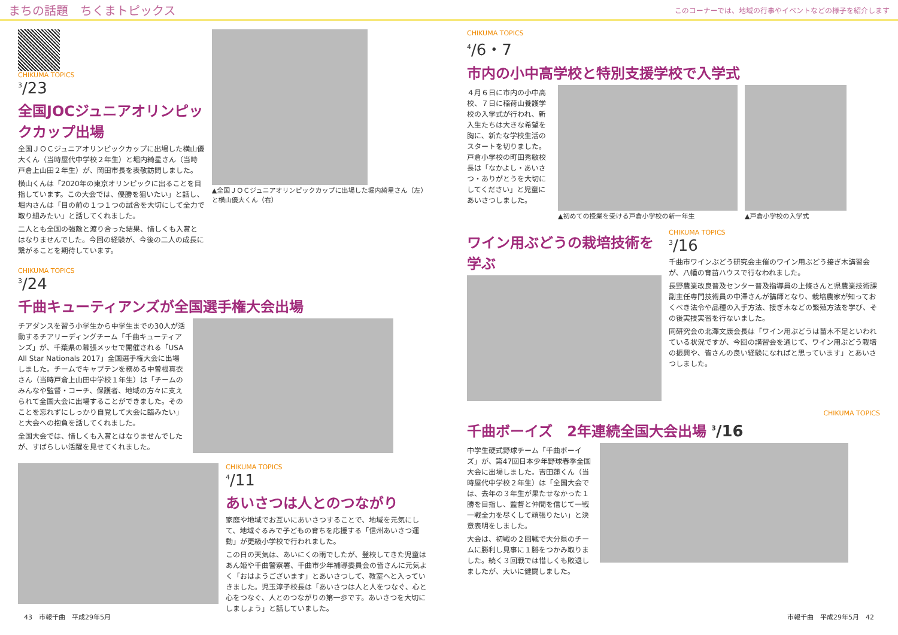まちの話題　ちくまトピックス このコーナーでは、地域の行事やイベントなどの様子を紹介します
CHIKUMA TOPICS
<sup>3</sup>/23
全国JOCジュニアオリンピックカップ出場
全国ＪＯＣジュニアオリンピックカップに出場した横山優大くん（当時屋代中学校２年生）と堀内綺星さん（当時戸倉上山田２年生）が、岡田市長を表敬訪問しました。
横山くんは「2020年の東京オリンピックに出ることを目指しています。この大会では、優勝を狙いたい」と話し、堀内さんは「目の前の１つ１つの試合を大切にして全力で取り組みたい」と話してくれました。
二人とも全国の強敵と渡り合った結果、惜しくも入賞とはなりませんでした。今回の経験が、今後の二人の成長に繋がることを期待しています。
▲全国ＪＯＣジュニアオリンピックカップに出場した堀内綺星さん（左）と横山優大くん（右）
CHIKUMA TOPICS
<sup>3</sup>/24
千曲キューティアンズが全国選手権大会出場
チアダンスを習う小学生から中学生までの30人が活動するチアリーディングチーム「千曲キューティアンズ」が、千葉県の幕張メッセで開催される「USA All Star Nationals 2017」全国選手権大会に出場しました。チームでキャプテンを務める中曽根真衣さん（当時戸倉上山田中学校１年生）は「チームのみんなや監督・コーチ、保護者、地域の方々に支えられて全国大会に出場することができました。そのことを忘れずにしっかり自覚して大会に臨みたい」と大会への抱負を話してくれました。
全国大会では、惜しくも入賞とはなりませんでしたが、すばらしい活躍を見せてくれました。
CHIKUMA TOPICS
<sup>4</sup>/11
あいさつは人とのつながり
家庭や地域でお互いにあいさつすることで、地域を元気にして、地域ぐるみで子どもの育ちを応援する「信州あいさつ運動」が更級小学校で行われました。
この日の天気は、あいにくの雨でしたが、登校してきた児童はあん姫や千曲警察署、千曲市少年補導委員会の皆さんに元気よく「おはようございます」とあいさつして、教室へと入っていきました。児玉淳子校長は「あいさつは人と人をつなぐ、心と心をつなぐ、人とのつながりの第一歩です。あいさつを大切にしましょう」と話していました。
CHIKUMA TOPICS
<sup>4</sup>/6・7
市内の小中高学校と特別支援学校で入学式
４月６日に市内の小中高校、７日に稲荷山養護学校の入学式が行われ、新入生たちは大きな希望を胸に、新たな学校生活のスタートを切りました。
戸倉小学校の町田秀敏校長は「なかよし・あいさつ・ありがとうを大切にしてください」と児童にあいさつしました。
▲初めての授業を受ける戸倉小学校の新一年生
▲戸倉小学校の入学式
ワイン用ぶどうの栽培技術を学ぶ
CHIKUMA TOPICS
<sup>3</sup>/16
千曲市ワインぶどう研究会主催のワイン用ぶどう接ぎ木講習会が、八幡の育苗ハウスで行なわれました。
長野農業改良普及センター普及指導員の上條さんと県農業技術課副主任専門技術員の中澤さんが講師となり、栽培農家が知っておくべき法令や品種の入手方法、接ぎ木などの繁殖方法を学び、その後実技実習を行ないました。
同研究会の北澤文康会長は「ワイン用ぶどうは苗木不足といわれている状況ですが、今回の講習会を通じて、ワイン用ぶどう栽培の振興や、皆さんの良い経験になればと思っています」とあいさつしました。
CHIKUMA TOPICS
千曲ボーイズ　2年連続全国大会出場 <sup>3</sup>/16
中学生硬式野球チーム「千曲ボーイズ」が、第47回日本少年野球春季全国大会に出場しました。吉田蓮くん（当時屋代中学校２年生）は「全国大会では、去年の３年生が果たせなかった１勝を目指し、監督と仲間を信じて一戦一戦全力を尽くして頑張りたい」と決意表明をしました。
大会は、初戦の２回戦で大分県のチームに勝利し見事に１勝をつかみ取りました。続く３回戦では惜しくも敗退しましたが、大いに健闘しました。
43　市報千曲　平成29年5月 市報千曲　平成29年5月　42